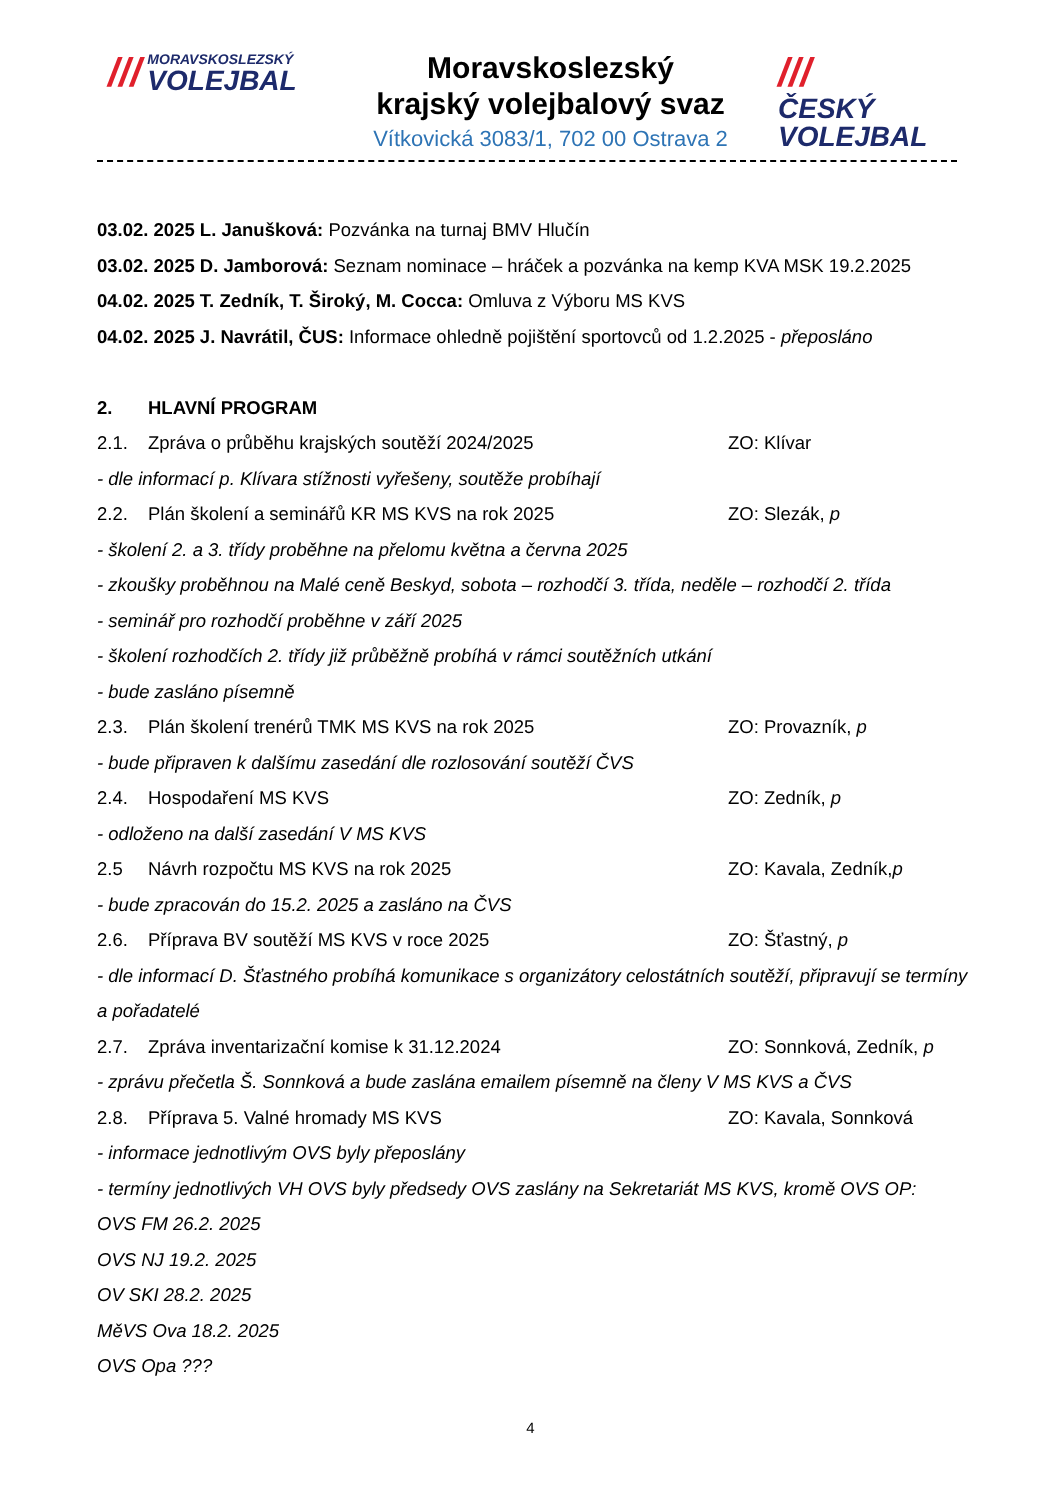///
MORAVSKOSLEZSKÝ
VOLEJBAL
Moravskoslezský
krajský volejbalový svaz
Vítkovická 3083/1, 702 00 Ostrava 2
///
ČESKÝ
VOLEJBAL
03.02. 2025 L. Janušková: Pozvánka na turnaj BMV Hlučín
03.02. 2025 D. Jamborová: Seznam nominace – hráček a pozvánka na kemp KVA MSK 19.2.2025
04.02. 2025 T. Zedník, T. Široký, M. Cocca: Omluva z Výboru MS KVS
04.02. 2025 J. Navrátil, ČUS: Informace ohledně pojištění sportovců od 1.2.2025 - přeposláno
2. HLAVNÍ PROGRAM
2.1. Zpráva o průběhu krajských soutěží 2024/2025 ZO: Klívar
- dle informací p. Klívara stížnosti vyřešeny, soutěže probíhají
2.2. Plán školení a seminářů KR MS KVS na rok 2025 ZO: Slezák, p
- školení 2. a 3. třídy proběhne na přelomu května a června 2025
- zkoušky proběhnou na Malé ceně Beskyd, sobota – rozhodčí 3. třída, neděle – rozhodčí 2. třída
- seminář pro rozhodčí proběhne v září 2025
- školení rozhodčích 2. třídy již průběžně probíhá v rámci soutěžních utkání
- bude zasláno písemně
2.3. Plán školení trenérů TMK MS KVS na rok 2025 ZO: Provazník, p
- bude připraven k dalšímu zasedání dle rozlosování soutěží ČVS
2.4. Hospodaření MS KVS ZO: Zedník, p
- odloženo na další zasedání V MS KVS
2.5 Návrh rozpočtu MS KVS na rok 2025 ZO: Kavala, Zedník,p
- bude zpracován do 15.2. 2025 a zasláno na ČVS
2.6. Příprava BV soutěží MS KVS v roce 2025 ZO: Šťastný, p
- dle informací D. Šťastného probíhá komunikace s organizátory celostátních soutěží, připravují se termíny a pořadatelé
2.7. Zpráva inventarizační komise k 31.12.2024 ZO: Sonnková, Zedník, p
- zprávu přečetla Š. Sonnková a bude zaslána emailem písemně na členy V MS KVS a ČVS
2.8. Příprava 5. Valné hromady MS KVS ZO: Kavala, Sonnková
- informace jednotlivým OVS byly přeposlány
- termíny jednotlivých VH OVS byly předsedy OVS zaslány na Sekretariát MS KVS, kromě OVS OP:
OVS FM 26.2. 2025
OVS NJ 19.2. 2025
OV SKI 28.2. 2025
MěVS Ova 18.2. 2025
OVS Opa ???
4